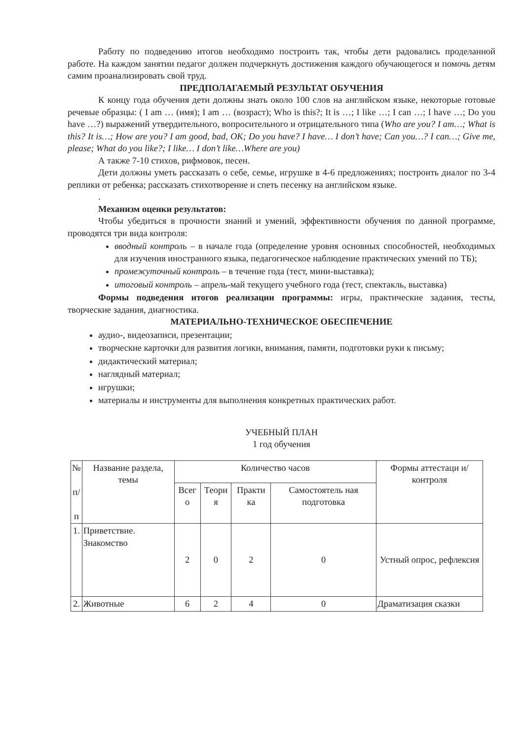Работу по подведению итогов необходимо построить так, чтобы дети радовались проделанной работе. На каждом занятии педагог должен подчеркнуть достижения каждого обучающегося и помочь детям самим проанализировать свой труд.
ПРЕДПОЛАГАЕМЫЙ РЕЗУЛЬТАТ ОБУЧЕНИЯ
К концу года обучения дети должны знать около 100 слов на английском языке, некоторые готовые речевые образцы: ( I am … (имя); I am … (возраст); Who is this?; It is …; I like …; I can …; I have …; Do you have …?) выражений утвердительного, вопросительного и отрицательного типа (Who are you? I am…; What is this? It is…; How are you? I am good, bad, OK; Do you have? I have… I don’t have; Can you…? I can…; Give me, please; What do you like?; I like… I don’t like…Where are you)
А также 7-10 стихов, рифмовок, песен.
Дети должны уметь рассказать о себе, семье, игрушке в 4-6 предложениях; построить диалог по 3-4 реплики от ребенка; рассказать стихотворение и спеть песенку на английском языке.
.
Механизм оценки результатов:
Чтобы убедиться в прочности знаний и умений, эффективности обучения по данной программе, проводятся три вида контроля:
вводный контроль – в начале года (определение уровня основных способностей, необходимых для изучения иностранного языка, педагогическое наблюдение практических умений по ТБ);
промежуточный контроль – в течение года (тест, мини-выставка);
итоговый контроль – апрель-май текущего учебного года (тест, спектакль, выставка)
Формы подведения итогов реализации программы: игры, практические задания, тесты, творческие задания, диагностика.
МАТЕРИАЛЬНО-ТЕХНИЧЕСКОЕ ОБЕСПЕЧЕНИЕ
аудио-, видеозаписи, презентации;
творческие карточки для развития логики, внимания, памяти, подготовки руки к письму;
дидактический материал;
наглядный материал;
игрушки;
материалы и инструменты для выполнения конкретных практических работ.
УЧЕБНЫЙ ПЛАН
1 год обучения
| № п/ п | Название раздела, темы | Количество часов | | | | Формы аттестаци и/ контроля |
| --- | --- | --- | --- | --- | --- | --- |
| | | Всег о | Теори я | Практи ка | Самостоятель ная подготовка | |
| 1. | Приветствие. Знакомство | 2 | 0 | 2 | 0 | Устный опрос, рефлексия |
| 2. | Животные | 6 | 2 | 4 | 0 | Драматизация сказки |